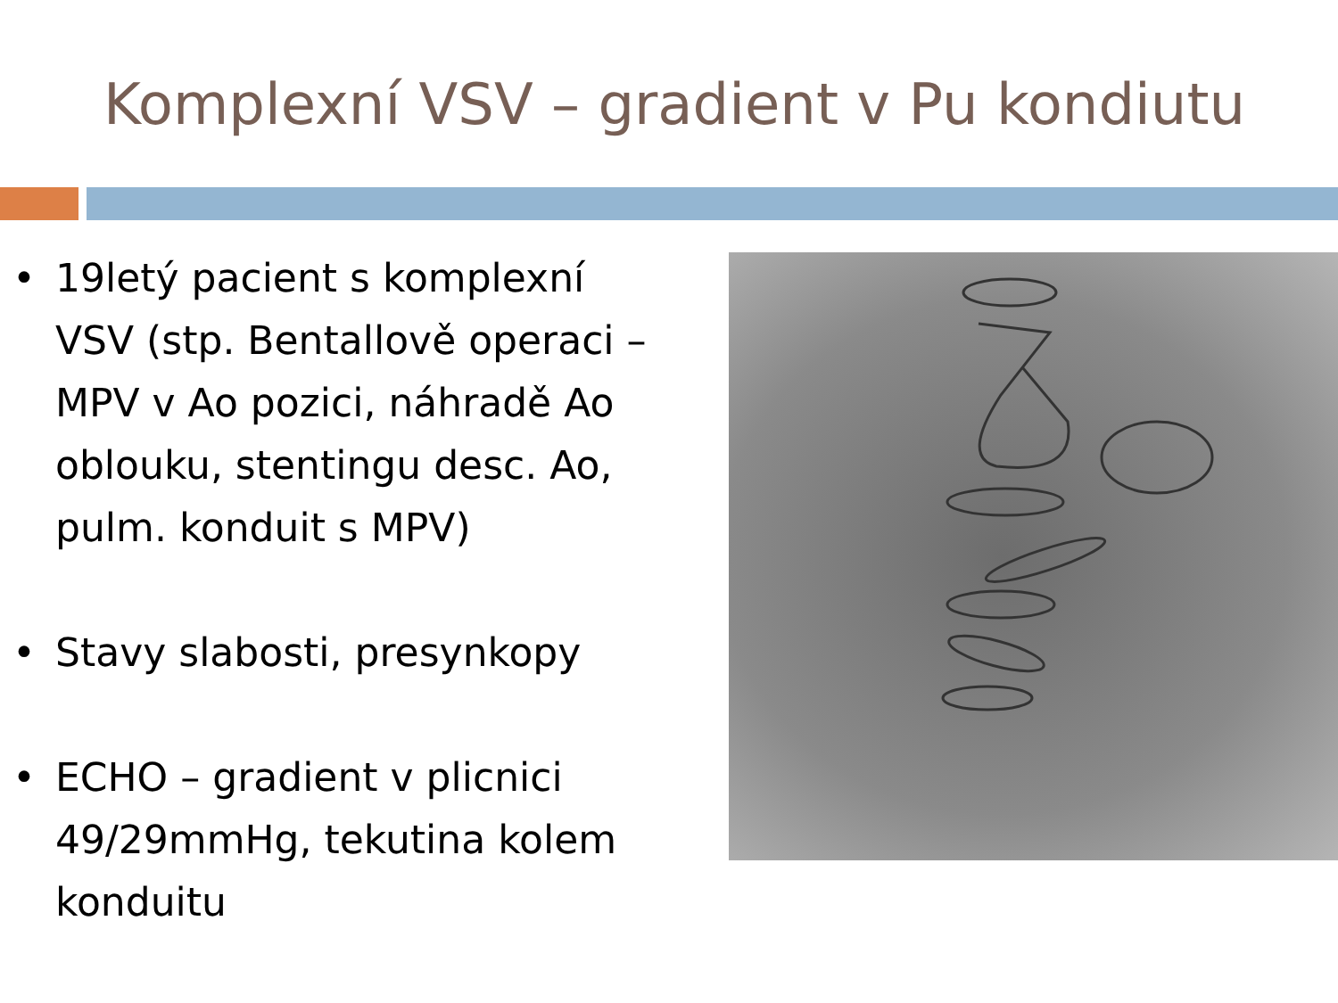Komplexní VSV – gradient v Pu kondiutu
• 19letý pacient s komplexní VSV (stp. Bentallově operaci – MPV v Ao pozici, náhradě Ao oblouku, stentingu desc. Ao, pulm. konduit s MPV)
• Stavy slabosti, presynkopy
• ECHO – gradient v plicnici 49/29mmHg, tekutina kolem konduitu